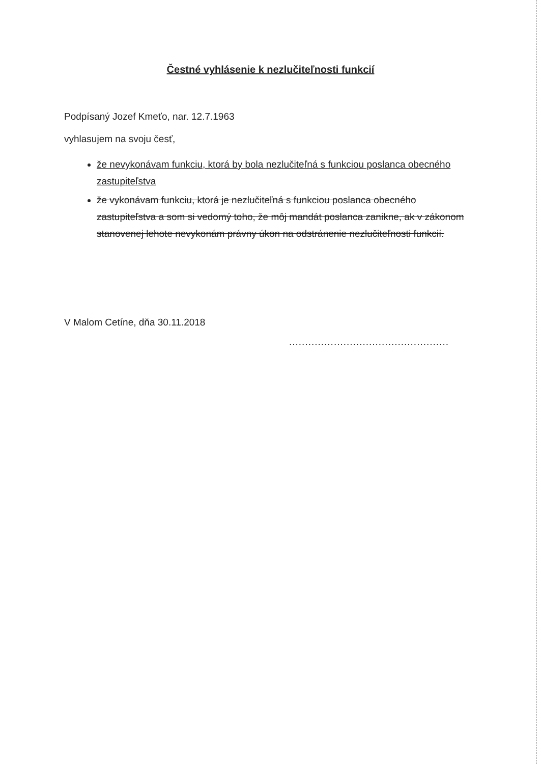Čestné vyhlásenie k nezlučiteľnosti funkcií
Podpísaný Jozef Kmeťo, nar. 12.7.1963
vyhlasujem na svoju česť,
že nevykonávam funkciu, ktorá by bola nezlučiteľná s funkciou poslanca obecného zastupiteľstva
že vykonávam funkciu, ktorá je nezlučiteľná s funkciou poslanca obecného zastupiteľstva a som si vedomý toho, že môj mandát poslanca zanikne, ak v zákonom stanovenej lehote nevykonám právny úkon na odstránenie nezlučiteľnosti funkcií.
V Malom Cetíne, dňa 30.11.2018
..................................................